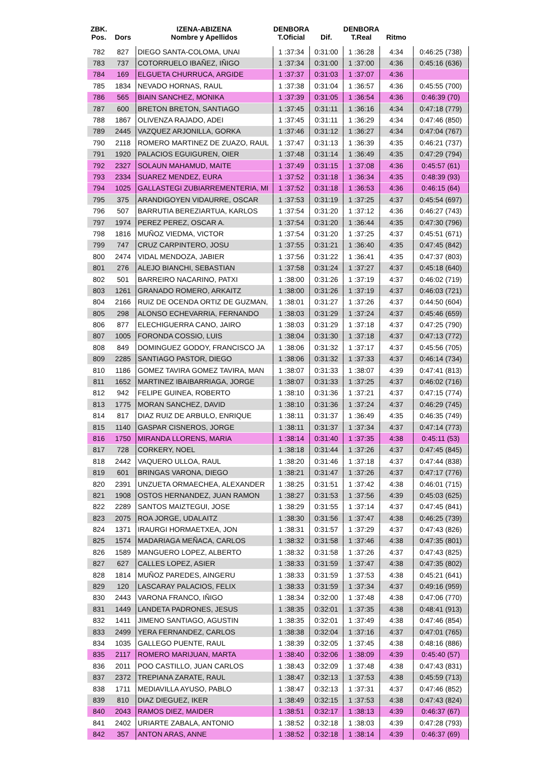| ZBK. Pos. | Dors | IZENA-ABIZENA Nombre y Apellidos | DENBORA T.Oficial | Dif. | DENBORA T.Real | Ritmo | |
| --- | --- | --- | --- | --- | --- | --- | --- |
| 782 | 827 | DIEGO SANTA-COLOMA, UNAI | 1 :37:34 | 0:31:00 | 1 :36:28 | 4:34 | 0:46:25 (738) |
| 783 | 737 | COTORRUELO IBAÑEZ, IÑIGO | 1 :37:34 | 0:31:00 | 1 :37:00 | 4:36 | 0:45:16 (636) |
| 784 | 169 | ELGUETA CHURRUCA, ARGIDE | 1 :37:37 | 0:31:03 | 1 :37:07 | 4:36 | |
| 785 | 1834 | NEVADO HORNAS, RAUL | 1 :37:38 | 0:31:04 | 1 :36:57 | 4:36 | 0:45:55 (700) |
| 786 | 565 | BIAIN SANCHEZ, MONIKA | 1 :37:39 | 0:31:05 | 1 :36:54 | 4:36 | 0:46:39 (70) |
| 787 | 600 | BRETON BRETON, SANTIAGO | 1 :37:45 | 0:31:11 | 1 :36:16 | 4:34 | 0:47:18 (779) |
| 788 | 1867 | OLIVENZA RAJADO, ADEI | 1 :37:45 | 0:31:11 | 1 :36:29 | 4:34 | 0:47:46 (850) |
| 789 | 2445 | VAZQUEZ ARJONILLA, GORKA | 1 :37:46 | 0:31:12 | 1 :36:27 | 4:34 | 0:47:04 (767) |
| 790 | 2118 | ROMERO MARTINEZ DE ZUAZO, RAUL | 1 :37:47 | 0:31:13 | 1 :36:39 | 4:35 | 0:46:21 (737) |
| 791 | 1920 | PALACIOS EGUIGUREN, OIER | 1 :37:48 | 0:31:14 | 1 :36:49 | 4:35 | 0:47:29 (794) |
| 792 | 2327 | SOLAUN MAHAMUD, MAITE | 1 :37:49 | 0:31:15 | 1 :37:08 | 4:36 | 0:45:57 (61) |
| 793 | 2334 | SUAREZ MENDEZ, EURA | 1 :37:52 | 0:31:18 | 1 :36:34 | 4:35 | 0:48:39 (93) |
| 794 | 1025 | GALLASTEGI ZUBIARREMENTERIA, MI | 1 :37:52 | 0:31:18 | 1 :36:53 | 4:36 | 0:46:15 (64) |
| 795 | 375 | ARANDIGOYEN VIDAURRE, OSCAR | 1 :37:53 | 0:31:19 | 1 :37:25 | 4:37 | 0:45:54 (697) |
| 796 | 507 | BARRUTIA BEREZIARTUA, KARLOS | 1 :37:54 | 0:31:20 | 1 :37:12 | 4:36 | 0:46:27 (743) |
| 797 | 1974 | PEREZ PEREZ, OSCAR A. | 1 :37:54 | 0:31:20 | 1 :36:44 | 4:35 | 0:47:30 (796) |
| 798 | 1816 | MUÑOZ VIEDMA, VICTOR | 1 :37:54 | 0:31:20 | 1 :37:25 | 4:37 | 0:45:51 (671) |
| 799 | 747 | CRUZ CARPINTERO, JOSU | 1 :37:55 | 0:31:21 | 1 :36:40 | 4:35 | 0:47:45 (842) |
| 800 | 2474 | VIDAL MENDOZA, JABIER | 1 :37:56 | 0:31:22 | 1 :36:41 | 4:35 | 0:47:37 (803) |
| 801 | 276 | ALEJO BIANCHI, SEBASTIAN | 1 :37:58 | 0:31:24 | 1 :37:27 | 4:37 | 0:45:18 (640) |
| 802 | 501 | BARREIRO NACARINO, PATXI | 1 :38:00 | 0:31:26 | 1 :37:19 | 4:37 | 0:46:02 (719) |
| 803 | 1261 | GRANADO ROMERO, ARKAITZ | 1 :38:00 | 0:31:26 | 1 :37:19 | 4:37 | 0:46:03 (721) |
| 804 | 2166 | RUIZ DE OCENDA ORTIZ DE GUZMAN, | 1 :38:01 | 0:31:27 | 1 :37:26 | 4:37 | 0:44:50 (604) |
| 805 | 298 | ALONSO ECHEVARRIA, FERNANDO | 1 :38:03 | 0:31:29 | 1 :37:24 | 4:37 | 0:45:46 (659) |
| 806 | 877 | ELECHIGUERRA CANO, JAIRO | 1 :38:03 | 0:31:29 | 1 :37:18 | 4:37 | 0:47:25 (790) |
| 807 | 1005 | FORONDA COSSIO, LUIS | 1 :38:04 | 0:31:30 | 1 :37:18 | 4:37 | 0:47:13 (772) |
| 808 | 849 | DOMINGUEZ GODOY, FRANCISCO JA | 1 :38:06 | 0:31:32 | 1 :37:17 | 4:37 | 0:45:56 (705) |
| 809 | 2285 | SANTIAGO PASTOR, DIEGO | 1 :38:06 | 0:31:32 | 1 :37:33 | 4:37 | 0:46:14 (734) |
| 810 | 1186 | GOMEZ TAVIRA GOMEZ TAVIRA, MAN | 1 :38:07 | 0:31:33 | 1 :38:07 | 4:39 | 0:47:41 (813) |
| 811 | 1652 | MARTINEZ IBAIBARRIAGA, JORGE | 1 :38:07 | 0:31:33 | 1 :37:25 | 4:37 | 0:46:02 (716) |
| 812 | 942 | FELIPE GUINEA, ROBERTO | 1 :38:10 | 0:31:36 | 1 :37:21 | 4:37 | 0:47:15 (774) |
| 813 | 1775 | MORAN SANCHEZ, DAVID | 1 :38:10 | 0:31:36 | 1 :37:24 | 4:37 | 0:46:29 (745) |
| 814 | 817 | DIAZ RUIZ DE ARBULO, ENRIQUE | 1 :38:11 | 0:31:37 | 1 :36:49 | 4:35 | 0:46:35 (749) |
| 815 | 1140 | GASPAR CISNEROS, JORGE | 1 :38:11 | 0:31:37 | 1 :37:34 | 4:37 | 0:47:14 (773) |
| 816 | 1750 | MIRANDA LLORENS, MARIA | 1 :38:14 | 0:31:40 | 1 :37:35 | 4:38 | 0:45:11 (53) |
| 817 | 728 | CORKERY, NOEL | 1 :38:18 | 0:31:44 | 1 :37:26 | 4:37 | 0:47:45 (845) |
| 818 | 2442 | VAQUERO ULLOA, RAUL | 1 :38:20 | 0:31:46 | 1 :37:18 | 4:37 | 0:47:44 (838) |
| 819 | 601 | BRINGAS VARONA, DIEGO | 1 :38:21 | 0:31:47 | 1 :37:26 | 4:37 | 0:47:17 (776) |
| 820 | 2391 | UNZUETA ORMAECHEA, ALEXANDER | 1 :38:25 | 0:31:51 | 1 :37:42 | 4:38 | 0:46:01 (715) |
| 821 | 1908 | OSTOS HERNANDEZ, JUAN RAMON | 1 :38:27 | 0:31:53 | 1 :37:56 | 4:39 | 0:45:03 (625) |
| 822 | 2289 | SANTOS MAIZTEGUI, JOSE | 1 :38:29 | 0:31:55 | 1 :37:14 | 4:37 | 0:47:45 (841) |
| 823 | 2075 | ROA JORGE, UDALAITZ | 1 :38:30 | 0:31:56 | 1 :37:47 | 4:38 | 0:46:25 (739) |
| 824 | 1371 | IRAURGI HORMAETXEA, JON | 1 :38:31 | 0:31:57 | 1 :37:29 | 4:37 | 0:47:43 (826) |
| 825 | 1574 | MADARIAGA MEÑACA, CARLOS | 1 :38:32 | 0:31:58 | 1 :37:46 | 4:38 | 0:47:35 (801) |
| 826 | 1589 | MANGUERO LOPEZ, ALBERTO | 1 :38:32 | 0:31:58 | 1 :37:26 | 4:37 | 0:47:43 (825) |
| 827 | 627 | CALLES LOPEZ, ASIER | 1 :38:33 | 0:31:59 | 1 :37:47 | 4:38 | 0:47:35 (802) |
| 828 | 1814 | MUÑOZ PAREDES, AINGERU | 1 :38:33 | 0:31:59 | 1 :37:53 | 4:38 | 0:45:21 (641) |
| 829 | 120 | LASCARAY PALACIOS, FELIX | 1 :38:33 | 0:31:59 | 1 :37:34 | 4:37 | 0:49:16 (959) |
| 830 | 2443 | VARONA FRANCO, IÑIGO | 1 :38:34 | 0:32:00 | 1 :37:48 | 4:38 | 0:47:06 (770) |
| 831 | 1449 | LANDETA PADRONES, JESUS | 1 :38:35 | 0:32:01 | 1 :37:35 | 4:38 | 0:48:41 (913) |
| 832 | 1411 | JIMENO SANTIAGO, AGUSTIN | 1 :38:35 | 0:32:01 | 1 :37:49 | 4:38 | 0:47:46 (854) |
| 833 | 2499 | YERA FERNANDEZ, CARLOS | 1 :38:38 | 0:32:04 | 1 :37:16 | 4:37 | 0:47:01 (765) |
| 834 | 1035 | GALLEGO PUENTE, RAUL | 1 :38:39 | 0:32:05 | 1 :37:45 | 4:38 | 0:48:16 (886) |
| 835 | 2117 | ROMERO MARIJUAN, MARTA | 1 :38:40 | 0:32:06 | 1 :38:09 | 4:39 | 0:45:40 (57) |
| 836 | 2011 | POO CASTILLO, JUAN CARLOS | 1 :38:43 | 0:32:09 | 1 :37:48 | 4:38 | 0:47:43 (831) |
| 837 | 2372 | TREPIANA ZARATE, RAUL | 1 :38:47 | 0:32:13 | 1 :37:53 | 4:38 | 0:45:59 (713) |
| 838 | 1711 | MEDIAVILLA AYUSO, PABLO | 1 :38:47 | 0:32:13 | 1 :37:31 | 4:37 | 0:47:46 (852) |
| 839 | 810 | DIAZ DIEGUEZ, IKER | 1 :38:49 | 0:32:15 | 1 :37:53 | 4:38 | 0:47:43 (824) |
| 840 | 2043 | RAMOS DIEZ, MAIDER | 1 :38:51 | 0:32:17 | 1 :38:13 | 4:39 | 0:46:37 (67) |
| 841 | 2402 | URIARTE ZABALA, ANTONIO | 1 :38:52 | 0:32:18 | 1 :38:03 | 4:39 | 0:47:28 (793) |
| 842 | 357 | ANTON ARAS, ANNE | 1 :38:52 | 0:32:18 | 1 :38:14 | 4:39 | 0:46:37 (69) |